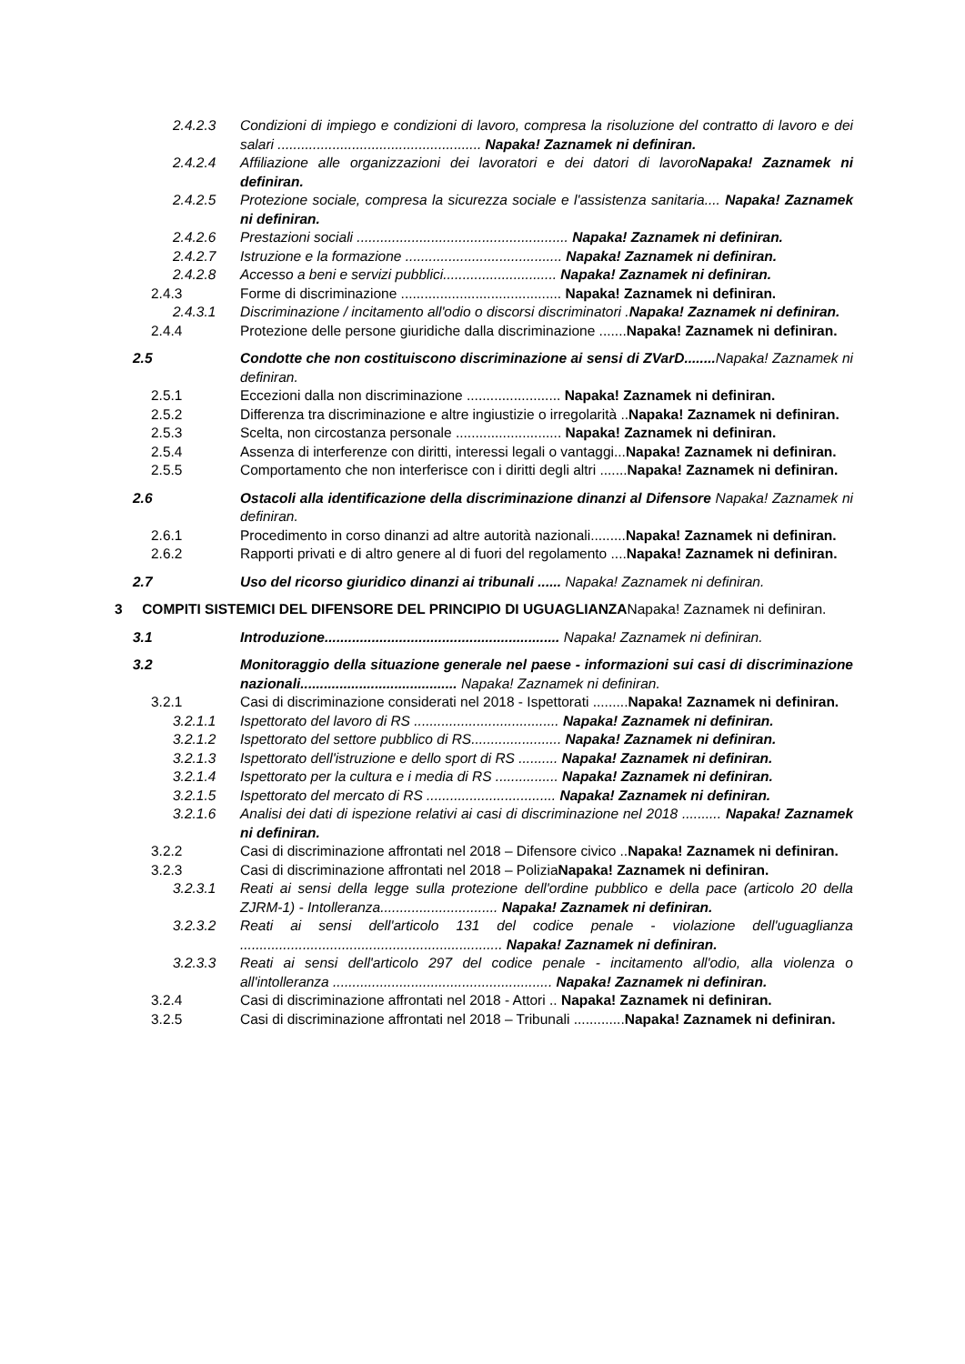2.4.2.3 Condizioni di impiego e condizioni di lavoro, compresa la risoluzione del contratto di lavoro e dei salari .................................................... Napaka! Zaznamek ni definiran.
2.4.2.4 Affiliazione alle organizzazioni dei lavoratori e dei datori di lavoroNapaka! Zaznamek ni definiran.
2.4.2.5 Protezione sociale, compresa la sicurezza sociale e l'assistenza sanitaria.... Napaka! Zaznamek ni definiran.
2.4.2.6 Prestazioni sociali ...................................................... Napaka! Zaznamek ni definiran.
2.4.2.7 Istruzione e la formazione ........................................ Napaka! Zaznamek ni definiran.
2.4.2.8 Accesso a beni e servizi pubblici............................. Napaka! Zaznamek ni definiran.
2.4.3 Forme di discriminazione ......................................... Napaka! Zaznamek ni definiran.
2.4.3.1 Discriminazione / incitamento all'odio o discorsi discriminatori .Napaka! Zaznamek ni definiran.
2.4.4 Protezione delle persone giuridiche dalla discriminazione .......Napaka! Zaznamek ni definiran.
2.5 Condotte che non costituiscono discriminazione ai sensi di ZVarD........ Napaka! Zaznamek ni definiran.
2.5.1 Eccezioni dalla non discriminazione ........................ Napaka! Zaznamek ni definiran.
2.5.2 Differenza tra discriminazione e altre ingiustizie o irregolarità ..Napaka! Zaznamek ni definiran.
2.5.3 Scelta, non circostanza personale ........................... Napaka! Zaznamek ni definiran.
2.5.4 Assenza di interferenze con diritti, interessi legali o vantaggi...Napaka! Zaznamek ni definiran.
2.5.5 Comportamento che non interferisce con i diritti degli altri .......Napaka! Zaznamek ni definiran.
2.6 Ostacoli alla identificazione della discriminazione dinanzi al Difensore Napaka! Zaznamek ni definiran.
2.6.1 Procedimento in corso dinanzi ad altre autorità nazionali.........Napaka! Zaznamek ni definiran.
2.6.2 Rapporti privati e di altro genere al di fuori del regolamento ....Napaka! Zaznamek ni definiran.
2.7 Uso del ricorso giuridico dinanzi ai tribunali ...... Napaka! Zaznamek ni definiran.
3 COMPITI SISTEMICI DEL DIFENSORE DEL PRINCIPIO DI UGUAGLIANZANapaka! Zaznamek ni definiran.
3.1 Introduzione............................................................ Napaka! Zaznamek ni definiran.
3.2 Monitoraggio della situazione generale nel paese - informazioni sui casi di discriminazione nazionali........................................ Napaka! Zaznamek ni definiran.
3.2.1 Casi di discriminazione considerati nel 2018 - Ispettorati .........Napaka! Zaznamek ni definiran.
3.2.1.1 Ispettorato del lavoro di RS ..................................... Napaka! Zaznamek ni definiran.
3.2.1.2 Ispettorato del settore pubblico di RS....................... Napaka! Zaznamek ni definiran.
3.2.1.3 Ispettorato dell'istruzione e dello sport di RS .......... Napaka! Zaznamek ni definiran.
3.2.1.4 Ispettorato per la cultura e i media di RS ................ Napaka! Zaznamek ni definiran.
3.2.1.5 Ispettorato del mercato di RS ................................. Napaka! Zaznamek ni definiran.
3.2.1.6 Analisi dei dati di ispezione relativi ai casi di discriminazione nel 2018 .......... Napaka! Zaznamek ni definiran.
3.2.2 Casi di discriminazione affrontati nel 2018 – Difensore civico ..Napaka! Zaznamek ni definiran.
3.2.3 Casi di discriminazione affrontati nel 2018 – PoliziaNapaka! Zaznamek ni definiran.
3.2.3.1 Reati ai sensi della legge sulla protezione dell'ordine pubblico e della pace (articolo 20 della ZJRM-1) - Intolleranza.............................. Napaka! Zaznamek ni definiran.
3.2.3.2 Reati ai sensi dell'articolo 131 del codice penale - violazione dell'uguaglianza ................................................................... Napaka! Zaznamek ni definiran.
3.2.3.3 Reati ai sensi dell'articolo 297 del codice penale - incitamento all'odio, alla violenza o all'intolleranza ........................................................ Napaka! Zaznamek ni definiran.
3.2.4 Casi di discriminazione affrontati nel 2018 - Attori .. Napaka! Zaznamek ni definiran.
3.2.5 Casi di discriminazione affrontati nel 2018 – Tribunali .............Napaka! Zaznamek ni definiran.